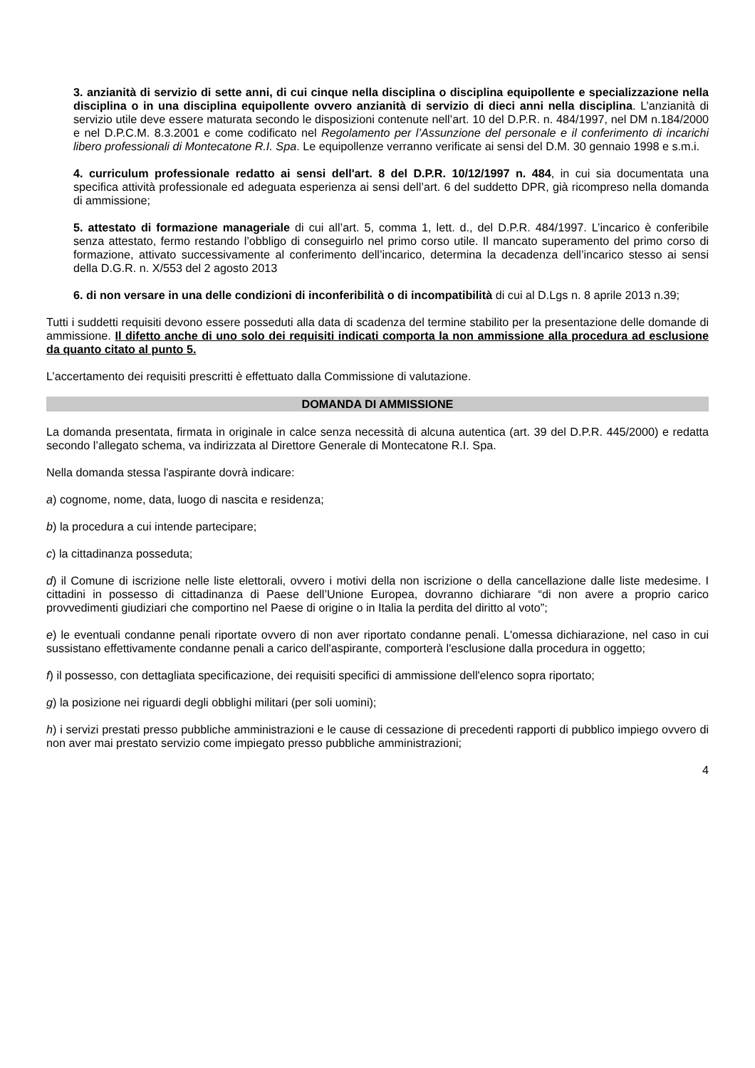3. anzianità di servizio di sette anni, di cui cinque nella disciplina o disciplina equipollente e specializzazione nella disciplina o in una disciplina equipollente ovvero anzianità di servizio di dieci anni nella disciplina. L’anzianità di servizio utile deve essere maturata secondo le disposizioni contenute nell’art. 10 del D.P.R. n. 484/1997, nel DM n.184/2000 e nel D.P.C.M. 8.3.2001 e come codificato nel Regolamento per l’Assunzione del personale e il conferimento di incarichi libero professionali di Montecatone R.I. Spa. Le equipollenze verranno verificate ai sensi del D.M. 30 gennaio 1998 e s.m.i.
4. curriculum professionale redatto ai sensi dell'art. 8 del D.P.R. 10/12/1997 n. 484, in cui sia documentata una specifica attività professionale ed adeguata esperienza ai sensi dell’art. 6 del suddetto DPR, già ricompreso nella domanda di ammissione;
5. attestato di formazione manageriale di cui all’art. 5, comma 1, lett. d., del D.P.R. 484/1997. L’incarico è conferibile senza attestato, fermo restando l’obbligo di conseguirlo nel primo corso utile. Il mancato superamento del primo corso di formazione, attivato successivamente al conferimento dell’incarico, determina la decadenza dell’incarico stesso ai sensi della D.G.R. n. X/553 del 2 agosto 2013
6. di non versare in una delle condizioni di inconferibilità o di incompatibilità di cui al D.Lgs n. 8 aprile 2013 n.39;
Tutti i suddetti requisiti devono essere posseduti alla data di scadenza del termine stabilito per la presentazione delle domande di ammissione. Il difetto anche di uno solo dei requisiti indicati comporta la non ammissione alla procedura ad esclusione da quanto citato al punto 5.
L’accertamento dei requisiti prescritti è effettuato dalla Commissione di valutazione.
DOMANDA DI AMMISSIONE
La domanda presentata, firmata in originale in calce senza necessità di alcuna autentica (art. 39 del D.P.R. 445/2000) e redatta secondo l’allegato schema, va indirizzata al Direttore Generale di Montecatone R.I. Spa.
Nella domanda stessa l'aspirante dovrà indicare:
a) cognome, nome, data, luogo di nascita e residenza;
b) la procedura a cui intende partecipare;
c) la cittadinanza posseduta;
d) il Comune di iscrizione nelle liste elettorali, ovvero i motivi della non iscrizione o della cancellazione dalle liste medesime. I cittadini in possesso di cittadinanza di Paese dell’Unione Europea, dovranno dichiarare “di non avere a proprio carico provvedimenti giudiziari che comportino nel Paese di origine o in Italia la perdita del diritto al voto”;
e) le eventuali condanne penali riportate ovvero di non aver riportato condanne penali. L'omessa dichiarazione, nel caso in cui sussistano effettivamente condanne penali a carico dell'aspirante, comporterà l'esclusione dalla procedura in oggetto;
f) il possesso, con dettagliata specificazione, dei requisiti specifici di ammissione dell'elenco sopra riportato;
g) la posizione nei riguardi degli obblighi militari (per soli uomini);
h) i servizi prestati presso pubbliche amministrazioni e le cause di cessazione di precedenti rapporti di pubblico impiego ovvero di non aver mai prestato servizio come impiegato presso pubbliche amministrazioni;
4